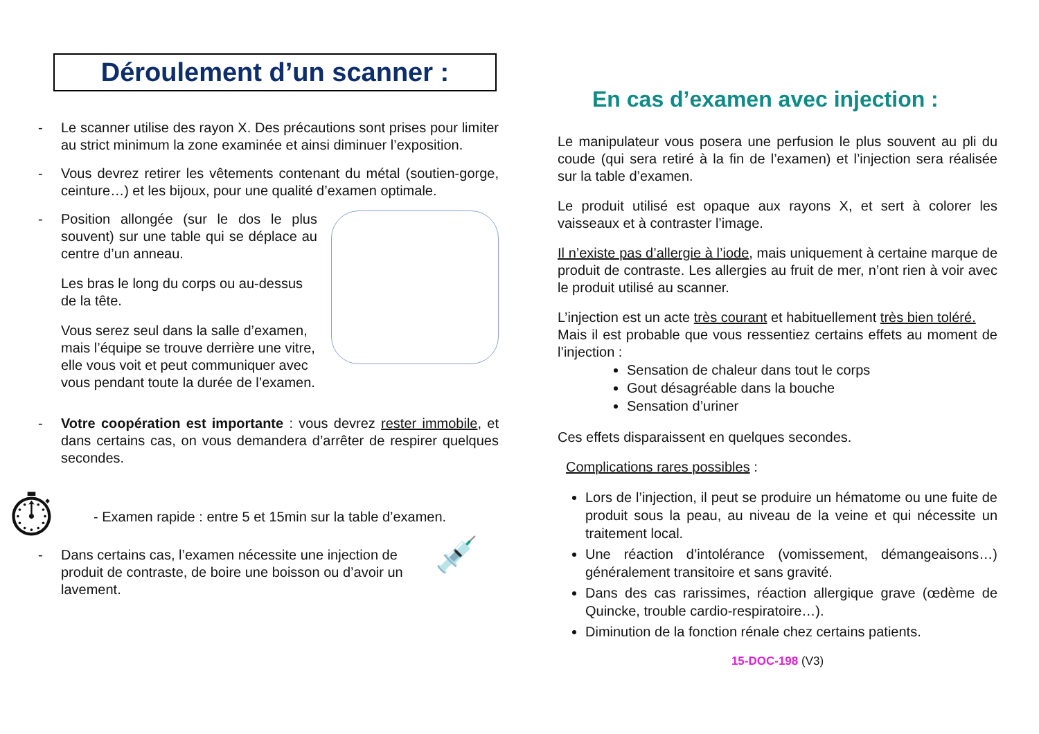Déroulement d’un scanner :
- Le scanner utilise des rayon X. Des précautions sont prises pour limiter au strict minimum la zone examinée et ainsi diminuer l’exposition.
- Vous devrez retirer les vêtements contenant du métal (soutien-gorge, ceinture…) et les bijoux, pour une qualité d’examen optimale.
-
Position allongée (sur le dos le plus souvent) sur une table qui se déplace au centre d’un anneau.
Les bras le long du corps ou au-dessus de la tête.
Vous serez seul dans la salle d’examen, mais l’équipe se trouve derrière une vitre, elle vous voit et peut communiquer avec vous pendant toute la durée de l’examen.
- Votre coopération est importante : vous devrez rester immobile, et dans certains cas, on vous demandera d’arrêter de respirer quelques secondes.
⏱ - Examen rapide : entre 5 et 15min sur la table d’examen.
- Dans certains cas, l’examen nécessite une injection de produit de contraste, de boire une boisson ou d’avoir un lavement. 💉
En cas d’examen avec injection :
Le manipulateur vous posera une perfusion le plus souvent au pli du coude (qui sera retiré à la fin de l’examen) et l’injection sera réalisée sur la table d’examen.
Le produit utilisé est opaque aux rayons X, et sert à colorer les vaisseaux et à contraster l’image.
Il n’existe pas d’allergie à l’iode, mais uniquement à certaine marque de produit de contraste. Les allergies au fruit de mer, n’ont rien à voir avec le produit utilisé au scanner.
L’injection est un acte très courant et habituellement très bien toléré.
Mais il est probable que vous ressentiez certains effets au moment de l’injection :
Sensation de chaleur dans tout le corps
Gout désagréable dans la bouche
Sensation d’uriner
Ces effets disparaissent en quelques secondes.
Complications rares possibles :
Lors de l’injection, il peut se produire un hématome ou une fuite de produit sous la peau, au niveau de la veine et qui nécessite un traitement local.
Une réaction d’intolérance (vomissement, démangeaisons…) généralement transitoire et sans gravité.
Dans des cas rarissimes, réaction allergique grave (œdème de Quincke, trouble cardio-respiratoire…).
Diminution de la fonction rénale chez certains patients.
15-DOC-198 (V3)